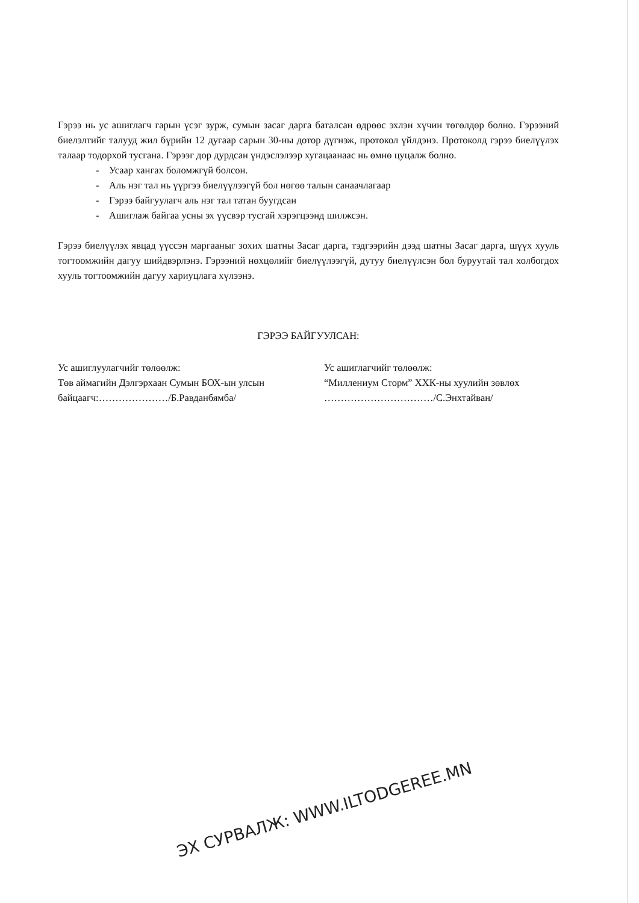Гэрээ нь ус ашиглагч гарын үсэг зурж, сумын засаг дарга баталсан өдрөөс эхлэн хүчин төгөлдөр болно. Гэрээний биелэлтийг талууд жил бүрийн 12 дугаар сарын 30-ны дотор дүгнэж, протокол үйлдэнэ. Протоколд гэрээ биелүүлэх талаар тодорхой тусгана. Гэрээг дор дурдсан үндэслэлээр хугацаанаас нь өмнө цуцалж болно.
- Усаар хангах боломжгүй болсон.
- Аль нэг тал нь үүргээ биелүүлээгүй бол нөгөө талын санаачлагаар
- Гэрээ байгуулагч аль нэг тал татан буугдсан
- Ашиглаж байгаа усны эх үүсвэр тусгай хэрэгцээнд шилжсэн.
Гэрээ биелүүлэх явцад үүссэн маргааныг зохих шатны Засаг дарга, тэдгээрийн дээд шатны Засаг дарга, шүүх хууль тогтоомжийн дагуу шийдвэрлэнэ. Гэрээний нөхцөлийг биелүүлээгүй, дутуу биелүүлсэн бол буруутай тал холбогдох хууль тогтоомжийн дагуу хариуцлага хүлээнэ.
ГЭРЭЭ БАЙГУУЛСАН:
Ус ашиглуулагчийг төлөөлж:
Төв аймагийн Дэлгэрхаан Сумын БОХ-ын улсын
байцаагч:…………………/Б.Равданбямба/
Ус ашиглагчийг төлөөлж:
“Миллениум Сторм” ХХК-ны хуулийн зөвлөх
……………………………/С.Энхтайван/
ЭХ СУРВАЛЖ: WWW.ILTODGEREE.MN